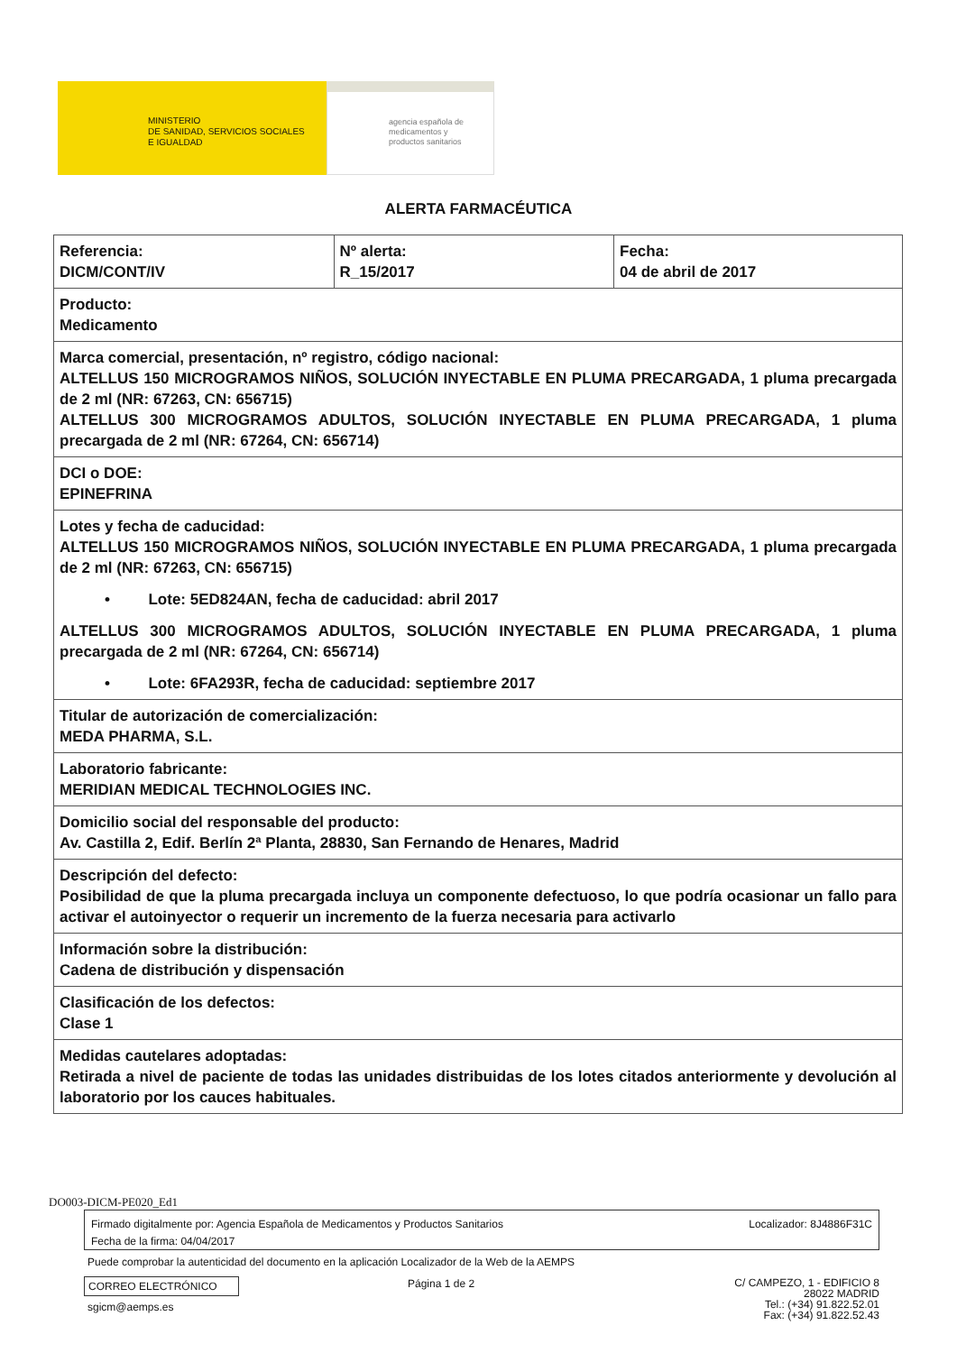MINISTERIO
DE SANIDAD, SERVICIOS SOCIALES
E IGUALDAD
agencia española de
medicamentos y
productos sanitarios
ALERTA FARMACÉUTICA
| Referencia: DICM/CONT/IV | Nº alerta: R_15/2017 | Fecha: 04 de abril de 2017 |
| Producto: Medicamento | | |
| Marca comercial, presentación, nº registro, código nacional: ALTELLUS 150 MICROGRAMOS NIÑOS, SOLUCIÓN INYECTABLE EN PLUMA PRECARGADA, 1 pluma precargada de 2 ml (NR: 67263, CN: 656715) ALTELLUS 300 MICROGRAMOS ADULTOS, SOLUCIÓN INYECTABLE EN PLUMA PRECARGADA, 1 pluma precargada de 2 ml (NR: 67264, CN: 656714) | | |
| DCI o DOE: EPINEFRINA | | |
| Lotes y fecha de caducidad: ALTELLUS 150 MICROGRAMOS NIÑOS, SOLUCIÓN INYECTABLE EN PLUMA PRECARGADA, 1 pluma precargada de 2 ml (NR: 67263, CN: 656715) • Lote: 5ED824AN, fecha de caducidad: abril 2017 ALTELLUS 300 MICROGRAMOS ADULTOS, SOLUCIÓN INYECTABLE EN PLUMA PRECARGADA, 1 pluma precargada de 2 ml (NR: 67264, CN: 656714) • Lote: 6FA293R, fecha de caducidad: septiembre 2017 | | |
| Titular de autorización de comercialización: MEDA PHARMA, S.L. | | |
| Laboratorio fabricante: MERIDIAN MEDICAL TECHNOLOGIES INC. | | |
| Domicilio social del responsable del producto: Av. Castilla 2, Edif. Berlín 2ª Planta, 28830, San Fernando de Henares, Madrid | | |
| Descripción del defecto: Posibilidad de que la pluma precargada incluya un componente defectuoso, lo que podría ocasionar un fallo para activar el autoinyector o requerir un incremento de la fuerza necesaria para activarlo | | |
| Información sobre la distribución: Cadena de distribución y dispensación | | |
| Clasificación de los defectos: Clase 1 | | |
| Medidas cautelares adoptadas: Retirada a nivel de paciente de todas las unidades distribuidas de los lotes citados anteriormente y devolución al laboratorio por los cauces habituales. | | |
DO003-DICM-PE020_Ed1
Firmado digitalmente por: Agencia Española de Medicamentos y Productos Sanitarios
Fecha de la firma: 04/04/2017
Localizador: 8J4886F31C
Puede comprobar la autenticidad del documento en la aplicación Localizador de la Web de la AEMPS
CORREO ELECTRÓNICO Página 1 de 2
C/ CAMPEZO, 1 - EDIFICIO 8
28022 MADRID
Tel.: (+34) 91.822.52.01
Fax: (+34) 91.822.52.43
sgicm@aemps.es